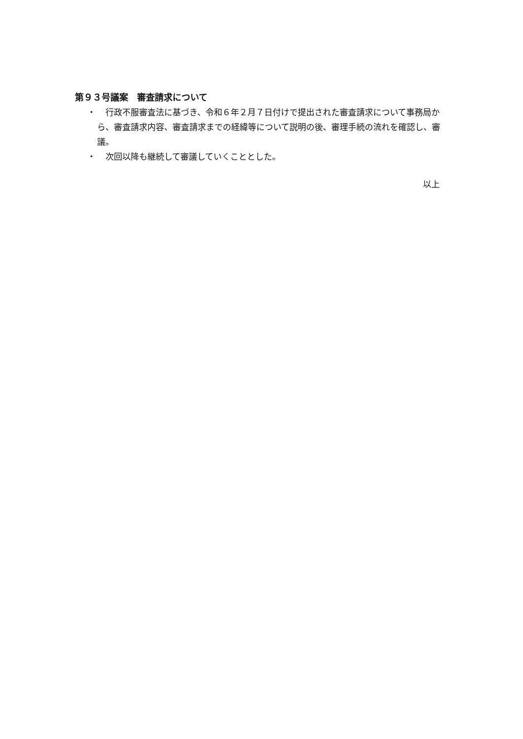第９３号議案　審査請求について
・　行政不服審査法に基づき、令和６年２月７日付けで提出された審査請求について事務局から、審査請求内容、審査請求までの経緯等について説明の後、審理手続の流れを確認し、審議。
・　次回以降も継続して審議していくこととした。
以上